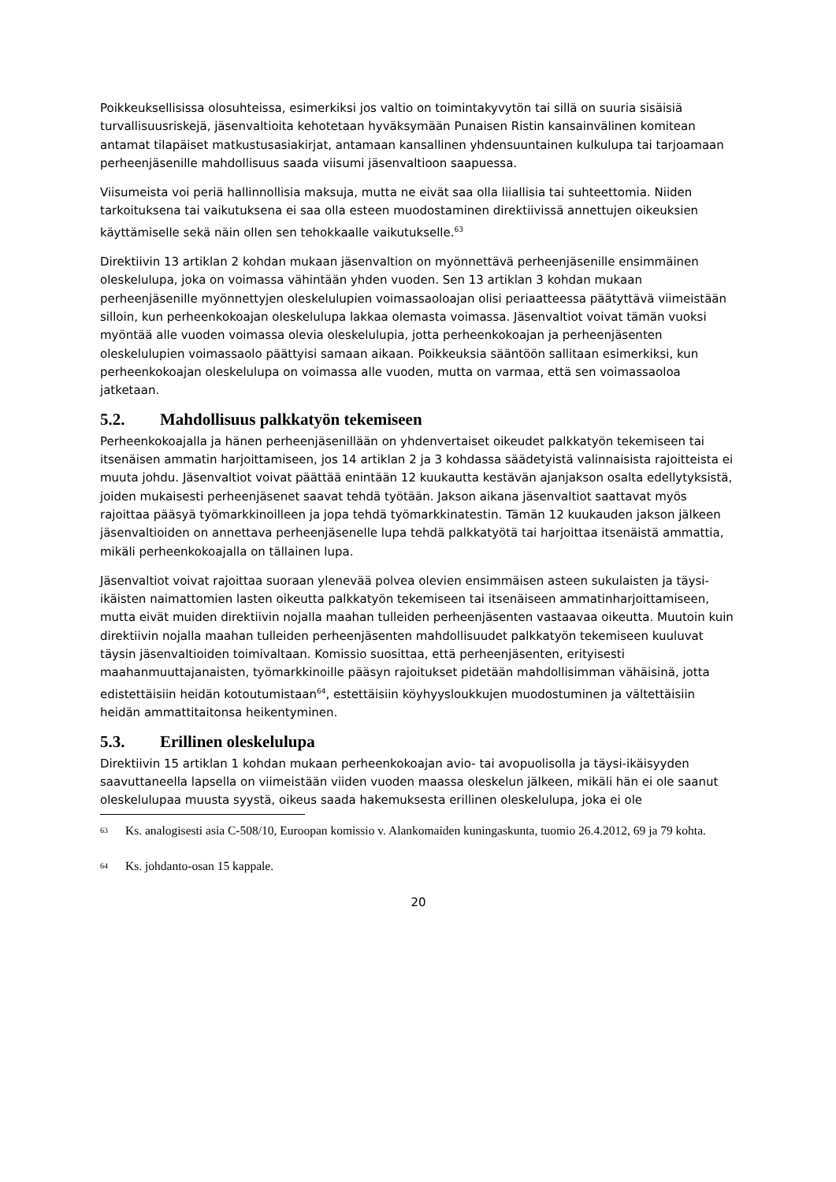Poikkeuksellisissa olosuhteissa, esimerkiksi jos valtio on toimintakyvytön tai sillä on suuria sisäisiä turvallisuusriskejä, jäsenvaltioita kehotetaan hyväksymään Punaisen Ristin kansainvälinen komitean antamat tilapäiset matkustusasiakirjat, antamaan kansallinen yhdensuuntainen kulkulupa tai tarjoamaan perheenjäsenille mahdollisuus saada viisumi jäsenvaltioon saapuessa.
Viisumeista voi periä hallinnollisia maksuja, mutta ne eivät saa olla liiallisia tai suhteettomia. Niiden tarkoituksena tai vaikutuksena ei saa olla esteen muodostaminen direktiivissä annettujen oikeuksien käyttämiselle sekä näin ollen sen tehokkaalle vaikutukselle.<sup>63</sup>
Direktiivin 13 artiklan 2 kohdan mukaan jäsenvaltion on myönnettävä perheenjäsenille ensimmäinen oleskelulupa, joka on voimassa vähintään yhden vuoden. Sen 13 artiklan 3 kohdan mukaan perheenjäsenille myönnettyjen oleskelulupien voimassaoloajan olisi periaatteessa päätyttävä viimeistään silloin, kun perheenkokoajan oleskelulupa lakkaa olemasta voimassa. Jäsenvaltiot voivat tämän vuoksi myöntää alle vuoden voimassa olevia oleskelulupia, jotta perheenkokoajan ja perheenjäsenten oleskelulupien voimassaolo päättyisi samaan aikaan. Poikkeuksia sääntöön sallitaan esimerkiksi, kun perheenkokoajan oleskelulupa on voimassa alle vuoden, mutta on varmaa, että sen voimassaoloa jatketaan.
5.2. Mahdollisuus palkkatyön tekemiseen
Perheenkokoajalla ja hänen perheenjäsenillään on yhdenvertaiset oikeudet palkkatyön tekemiseen tai itsenäisen ammatin harjoittamiseen, jos 14 artiklan 2 ja 3 kohdassa säädetyistä valinnaisista rajoitteista ei muuta johdu. Jäsenvaltiot voivat päättää enintään 12 kuukautta kestävän ajanjakson osalta edellytyksistä, joiden mukaisesti perheenjäsenet saavat tehdä työtään. Jakson aikana jäsenvaltiot saattavat myös rajoittaa pääsyä työmarkkinoilleen ja jopa tehdä työmarkkinatestin. Tämän 12 kuukauden jakson jälkeen jäsenvaltioiden on annettava perheenjäsenelle lupa tehdä palkkatyötä tai harjoittaa itsenäistä ammattia, mikäli perheenkokoajalla on tällainen lupa.
Jäsenvaltiot voivat rajoittaa suoraan ylenevää polvea olevien ensimmäisen asteen sukulaisten ja täysi-ikäisten naimattomien lasten oikeutta palkkatyön tekemiseen tai itsenäiseen ammatinharjoittamiseen, mutta eivät muiden direktiivin nojalla maahan tulleiden perheenjäsenten vastaavaa oikeutta. Muutoin kuin direktiivin nojalla maahan tulleiden perheenjäsenten mahdollisuudet palkkatyön tekemiseen kuuluvat täysin jäsenvaltioiden toimivaltaan. Komissio suosittaa, että perheenjäsenten, erityisesti maahanmuuttajanaisten, työmarkkinoille pääsyn rajoitukset pidetään mahdollisimman vähäisinä, jotta edistettäisiin heidän kotoutumistaan<sup>64</sup>, estettäisiin köyhyysloukkujen muodostuminen ja vältettäisiin heidän ammattitaitonsa heikentyminen.
5.3. Erillinen oleskelulupa
Direktiivin 15 artiklan 1 kohdan mukaan perheenkokoajan avio- tai avopuolisolla ja täysi-ikäisyyden saavuttaneella lapsella on viimeistään viiden vuoden maassa oleskelun jälkeen, mikäli hän ei ole saanut oleskelulupaa muusta syystä, oikeus saada hakemuksesta erillinen oleskelulupa, joka ei ole
63 Ks. analogisesti asia C-508/10, Euroopan komissio v. Alankomaiden kuningaskunta, tuomio 26.4.2012, 69 ja 79 kohta.
64 Ks. johdanto-osan 15 kappale.
20